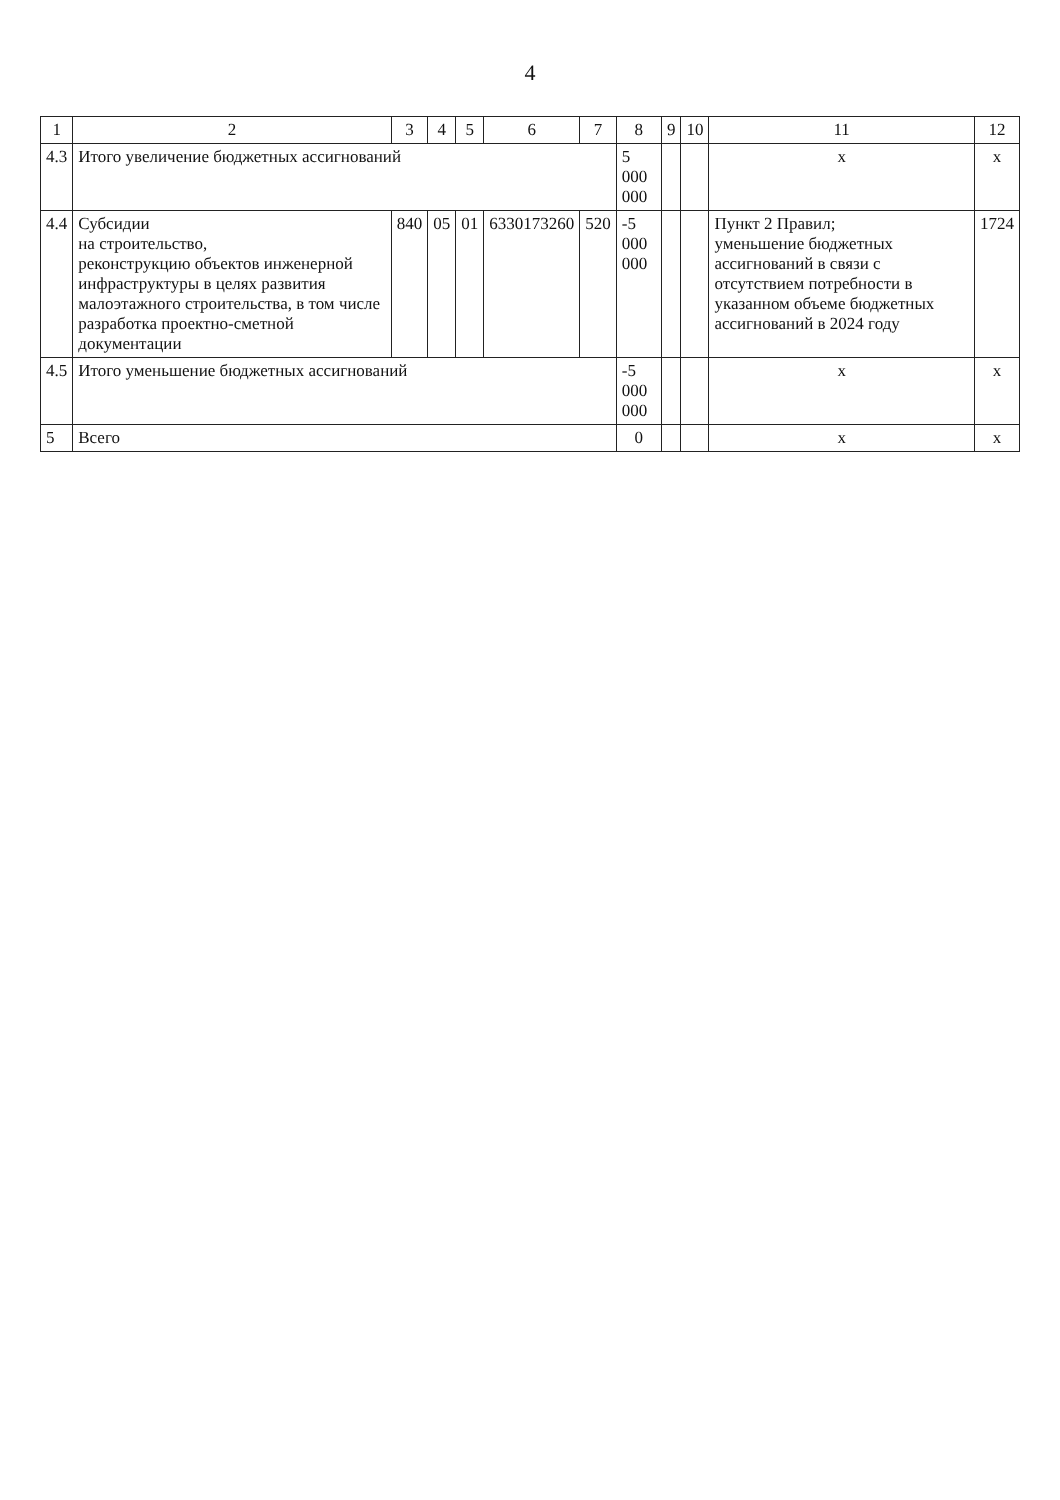4
| 1 | 2 | 3 | 4 | 5 | 6 | 7 | 8 | 9 | 10 | 11 | 12 |
| --- | --- | --- | --- | --- | --- | --- | --- | --- | --- | --- | --- |
| 4.3 | Итого увеличение бюджетных ассигнований | | | | | | 5 000 000 | | | х | х |
| 4.4 | Субсидии на строительство, реконструкцию объектов инженерной инфраструктуры в целях развития малоэтажного строительства, в том числе разработка проектно-сметной документации | 840 | 05 | 01 | 6330173260 | 520 | -5 000 000 | | | Пункт 2 Правил; уменьшение бюджетных ассигнований в связи с отсутствием потребности в указанном объеме бюджетных ассигнований в 2024 году | 1724 |
| 4.5 | Итого уменьшение бюджетных ассигнований | | | | | | -5 000 000 | | | х | х |
| 5 | Всего | | | | | | 0 | | | х | х |